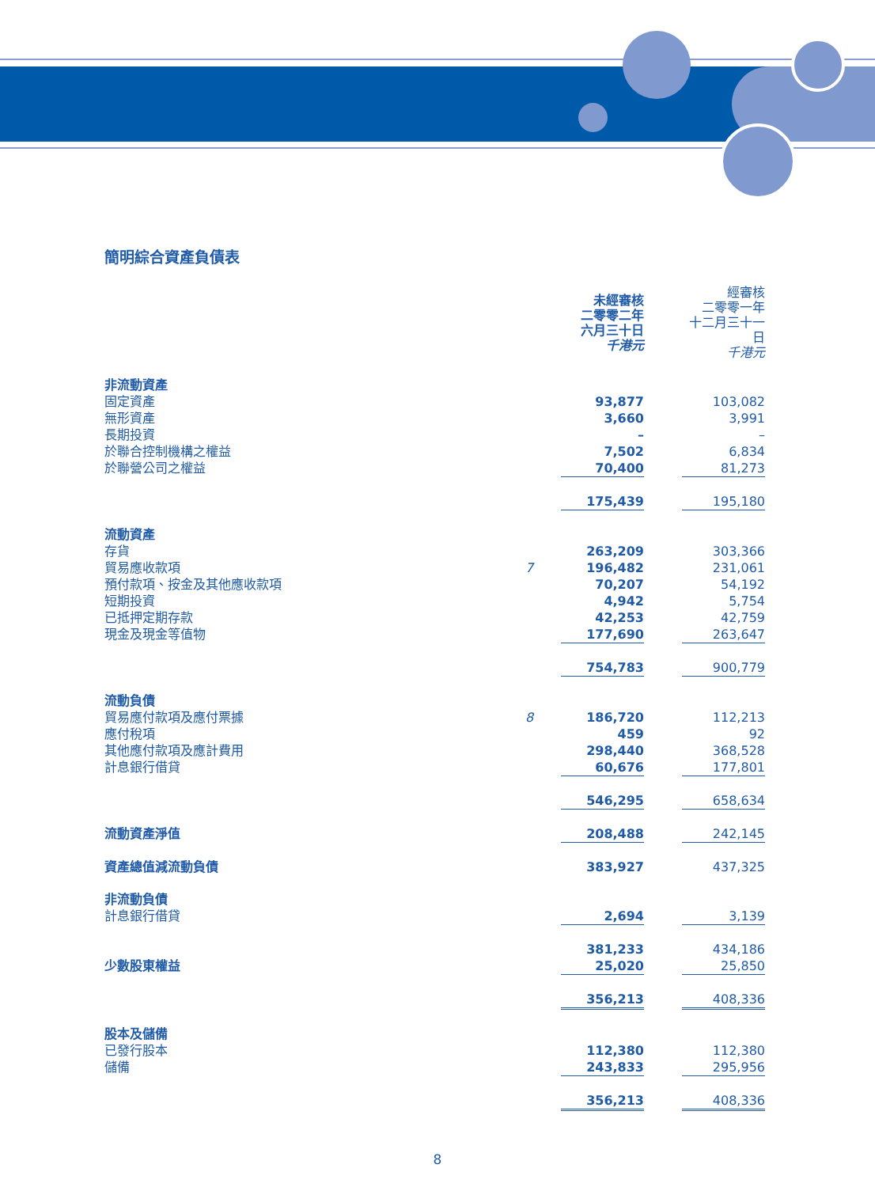簡明綜合資產負債表
| | | 未經審核 二零零二年 六月三十日 千港元 | | 經審核 二零零一年 十二月三十一日 千港元 |
| 非流動資產 | | | | |
| 固定資產 | | 93,877 | | 103,082 |
| 無形資產 | | 3,660 | | 3,991 |
| 長期投資 | | – | | – |
| 於聯合控制機構之權益 | | 7,502 | | 6,834 |
| 於聯營公司之權益 | | 70,400 | | 81,273 |
| | | 175,439 | | 195,180 |
| 流動資產 | | | | |
| 存貨 | | 263,209 | | 303,366 |
| 貿易應收款項 | 7 | 196,482 | | 231,061 |
| 預付款項、按金及其他應收款項 | | 70,207 | | 54,192 |
| 短期投資 | | 4,942 | | 5,754 |
| 已抵押定期存款 | | 42,253 | | 42,759 |
| 現金及現金等值物 | | 177,690 | | 263,647 |
| | | 754,783 | | 900,779 |
| 流動負債 | | | | |
| 貿易應付款項及應付票據 | 8 | 186,720 | | 112,213 |
| 應付稅項 | | 459 | | 92 |
| 其他應付款項及應計費用 | | 298,440 | | 368,528 |
| 計息銀行借貸 | | 60,676 | | 177,801 |
| | | 546,295 | | 658,634 |
| 流動資產淨值 | | 208,488 | | 242,145 |
| 資產總值減流動負債 | | 383,927 | | 437,325 |
| 非流動負債 | | | | |
| 計息銀行借貸 | | 2,694 | | 3,139 |
| | | 381,233 | | 434,186 |
| 少數股東權益 | | 25,020 | | 25,850 |
| | | 356,213 | | 408,336 |
| 股本及儲備 | | | | |
| 已發行股本 | | 112,380 | | 112,380 |
| 儲備 | | 243,833 | | 295,956 |
| | | 356,213 | | 408,336 |
8